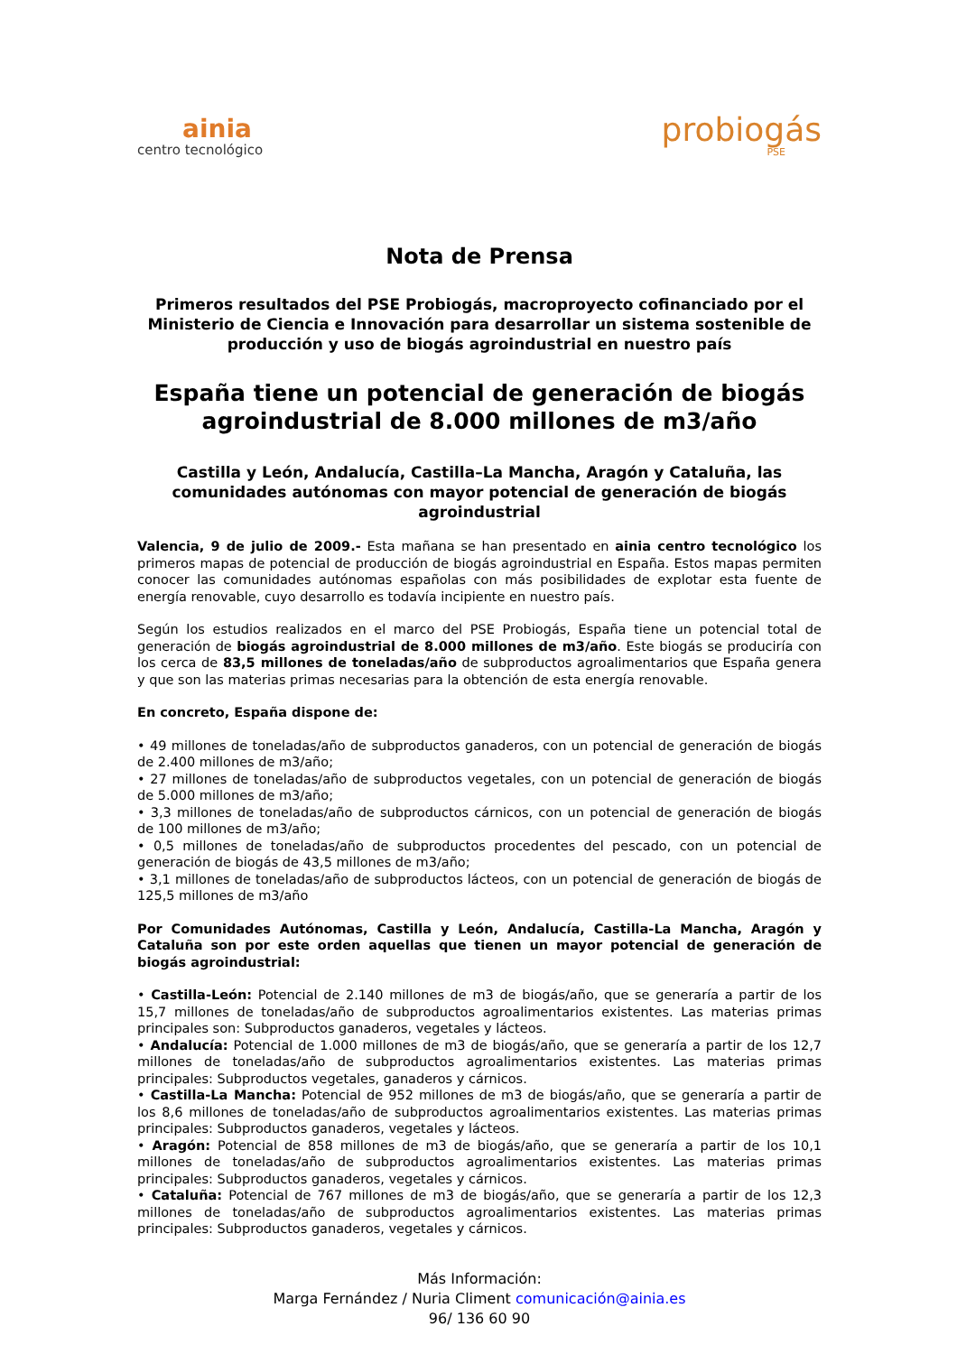ainia
centro tecnológico
probiogás
PSE
Nota de Prensa
Primeros resultados del PSE Probiogás, macroproyecto cofinanciado por el Ministerio de Ciencia e Innovación para desarrollar un sistema sostenible de producción y uso de biogás agroindustrial en nuestro país
España tiene un potencial de generación de biogás agroindustrial de 8.000 millones de m3/año
Castilla y León, Andalucía, Castilla–La Mancha, Aragón y Cataluña, las comunidades autónomas con mayor potencial de generación de biogás agroindustrial
Valencia, 9 de julio de 2009.- Esta mañana se han presentado en ainia centro tecnológico los primeros mapas de potencial de producción de biogás agroindustrial en España. Estos mapas permiten conocer las comunidades autónomas españolas con más posibilidades de explotar esta fuente de energía renovable, cuyo desarrollo es todavía incipiente en nuestro país.
Según los estudios realizados en el marco del PSE Probiogás, España tiene un potencial total de generación de biogás agroindustrial de 8.000 millones de m3/año. Este biogás se produciría con los cerca de 83,5 millones de toneladas/año de subproductos agroalimentarios que España genera y que son las materias primas necesarias para la obtención de esta energía renovable.
En concreto, España dispone de:
• 49 millones de toneladas/año de subproductos ganaderos, con un potencial de generación de biogás de 2.400 millones de m3/año;
• 27 millones de toneladas/año de subproductos vegetales, con un potencial de generación de biogás de 5.000 millones de m3/año;
• 3,3 millones de toneladas/año de subproductos cárnicos, con un potencial de generación de biogás de 100 millones de m3/año;
• 0,5 millones de toneladas/año de subproductos procedentes del pescado, con un potencial de generación de biogás de 43,5 millones de m3/año;
• 3,1 millones de toneladas/año de subproductos lácteos, con un potencial de generación de biogás de 125,5 millones de m3/año
Por Comunidades Autónomas, Castilla y León, Andalucía, Castilla-La Mancha, Aragón y Cataluña son por este orden aquellas que tienen un mayor potencial de generación de biogás agroindustrial:
• Castilla-León: Potencial de 2.140 millones de m3 de biogás/año, que se generaría a partir de los 15,7 millones de toneladas/año de subproductos agroalimentarios existentes. Las materias primas principales son: Subproductos ganaderos, vegetales y lácteos.
• Andalucía: Potencial de 1.000 millones de m3 de biogás/año, que se generaría a partir de los 12,7 millones de toneladas/año de subproductos agroalimentarios existentes. Las materias primas principales: Subproductos vegetales, ganaderos y cárnicos.
• Castilla-La Mancha: Potencial de 952 millones de m3 de biogás/año, que se generaría a partir de los 8,6 millones de toneladas/año de subproductos agroalimentarios existentes. Las materias primas principales: Subproductos ganaderos, vegetales y lácteos.
• Aragón: Potencial de 858 millones de m3 de biogás/año, que se generaría a partir de los 10,1 millones de toneladas/año de subproductos agroalimentarios existentes. Las materias primas principales: Subproductos ganaderos, vegetales y cárnicos.
• Cataluña: Potencial de 767 millones de m3 de biogás/año, que se generaría a partir de los 12,3 millones de toneladas/año de subproductos agroalimentarios existentes. Las materias primas principales: Subproductos ganaderos, vegetales y cárnicos.
Más Información:
Marga Fernández / Nuria Climent comunicación@ainia.es
96/ 136 60 90